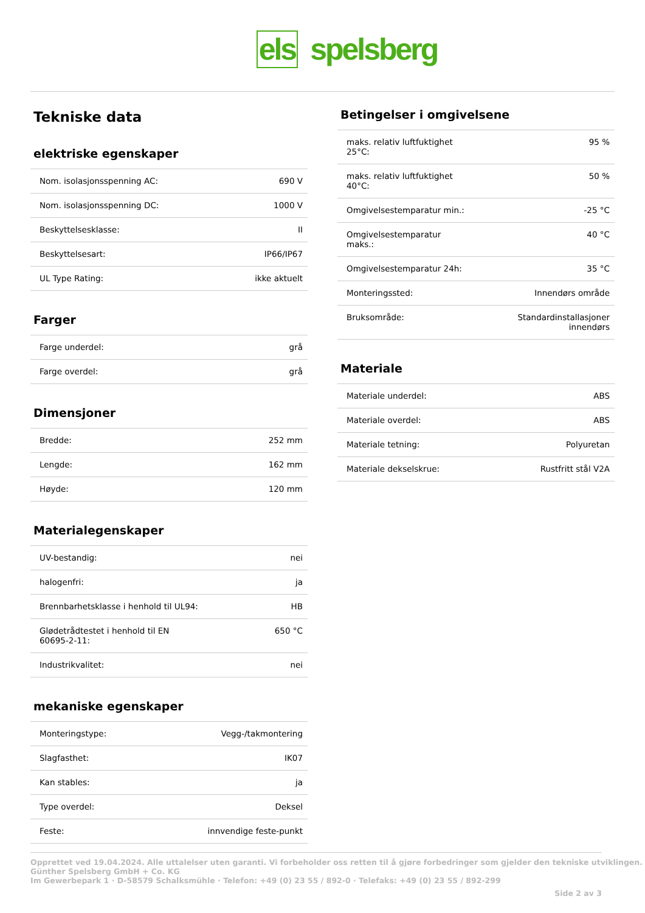els spelsberg
Tekniske data
elektriske egenskaper
| Nom. isolasjonsspenning AC: | 690 V |
| Nom. isolasjonsspenning DC: | 1000 V |
| Beskyttelsesklasse: | II |
| Beskyttelsesart: | IP66/IP67 |
| UL Type Rating: | ikke aktuelt |
Farger
| Farge underdel: | grå |
| Farge overdel: | grå |
Dimensjoner
| Bredde: | 252 mm |
| Lengde: | 162 mm |
| Høyde: | 120 mm |
Materialegenskaper
| UV-bestandig: | nei |
| halogenfri: | ja |
| Brennbarhetsklasse i henhold til UL94: | HB |
| Glødetrådtestet i henhold til EN 60695-2-11: | 650 °C |
| Industrikvalitet: | nei |
mekaniske egenskaper
| Monteringstype: | Vegg-/takmontering |
| Slagfasthet: | IK07 |
| Kan stables: | ja |
| Type overdel: | Deksel |
| Feste: | innvendige feste-punkt |
Betingelser i omgivelsene
| maks. relativ luftfuktighet 25°C: | 95 % |
| maks. relativ luftfuktighet 40°C: | 50 % |
| Omgivelsestemparatur min.: | -25 °C |
| Omgivelsestemparatur maks.: | 40 °C |
| Omgivelsestemparatur 24h: | 35 °C |
| Monteringssted: | Innendørs område |
| Bruksområde: | Standardinstallasjoner innendørs |
Materiale
| Materiale underdel: | ABS |
| Materiale overdel: | ABS |
| Materiale tetning: | Polyuretan |
| Materiale dekselskrue: | Rustfritt stål V2A |
Opprettet ved 19.04.2024. Alle uttalelser uten garanti. Vi forbeholder oss retten til å gjøre forbedringer som gjelder den tekniske utviklingen.
Günther Spelsberg GmbH + Co. KG
Im Gewerbepark 1 · D-58579 Schalksmühle · Telefon: +49 (0) 23 55 / 892-0 · Telefaks: +49 (0) 23 55 / 892-299
Side 2 av 3